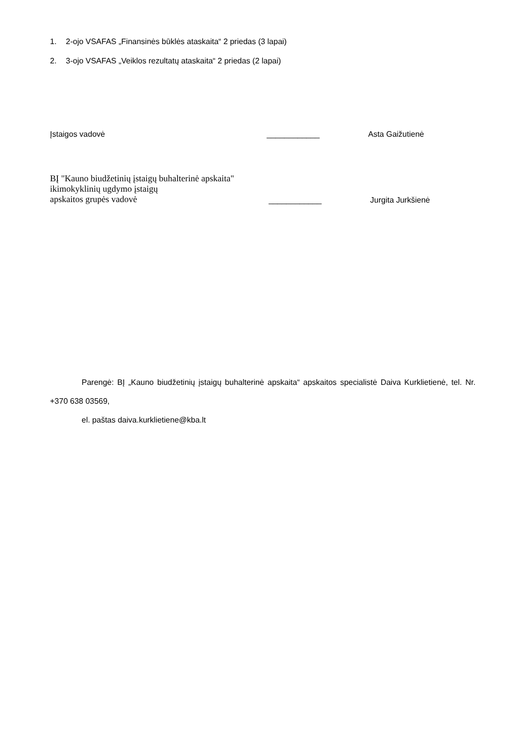1. 2-ojo VSAFAS „Finansinės būklės ataskaita“ 2 priedas (3 lapai)
2. 3-ojo VSAFAS „Veiklos rezultatų ataskaita“ 2 priedas (2 lapai)
Įstaigos vadovė
____________
Asta Gaižutienė
BĮ "Kauno biudžetinių įstaigų buhalterinė apskaita"
ikimokyklinių ugdymo įstaigų
apskaitos grupės vadovė
____________
Jurgita Jurkšienė
Parengė: BĮ „Kauno biudžetinių įstaigų buhalterinė apskaita“ apskaitos specialistė Daiva Kurklietienė, tel. Nr. +370 638 03569,
el. paštas daiva.kurklietiene@kba.lt